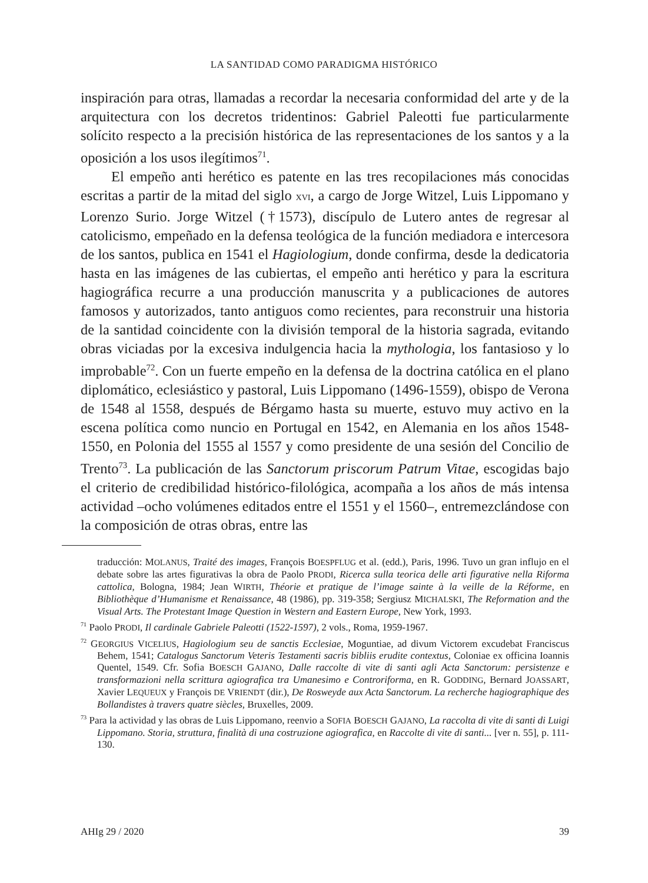LA SANTIDAD COMO PARADIGMA HISTÓRICO
inspiración para otras, llamadas a recordar la necesaria conformidad del arte y de la arquitectura con los decretos tridentinos: Gabriel Paleotti fue particularmente solícito respecto a la precisión histórica de las representaciones de los santos y a la oposición a los usos ilegítimos<sup>71</sup>.
El empeño anti herético es patente en las tres recopilaciones más conocidas escritas a partir de la mitad del siglo XVI, a cargo de Jorge Witzel, Luis Lippomano y Lorenzo Surio. Jorge Witzel (†1573), discípulo de Lutero antes de regresar al catolicismo, empeñado en la defensa teológica de la función mediadora e intercesora de los santos, publica en 1541 el Hagiologium, donde confirma, desde la dedicatoria hasta en las imágenes de las cubiertas, el empeño anti herético y para la escritura hagiográfica recurre a una producción manuscrita y a publicaciones de autores famosos y autorizados, tanto antiguos como recientes, para reconstruir una historia de la santidad coincidente con la división temporal de la historia sagrada, evitando obras viciadas por la excesiva indulgencia hacia la mythologia, los fantasioso y lo improbable<sup>72</sup>. Con un fuerte empeño en la defensa de la doctrina católica en el plano diplomático, eclesiástico y pastoral, Luis Lippomano (1496-1559), obispo de Verona de 1548 al 1558, después de Bérgamo hasta su muerte, estuvo muy activo en la escena política como nuncio en Portugal en 1542, en Alemania en los años 1548-1550, en Polonia del 1555 al 1557 y como presidente de una sesión del Concilio de Trento<sup>73</sup>. La publicación de las Sanctorum priscorum Patrum Vitae, escogidas bajo el criterio de credibilidad histórico-filológica, acompaña a los años de más intensa actividad –ocho volúmenes editados entre el 1551 y el 1560–, entremezclándose con la composición de otras obras, entre las
traducción: MOLANUS, Traité des images, François BOESPFLUG et al. (edd.), Paris, 1996. Tuvo un gran influjo en el debate sobre las artes figurativas la obra de Paolo PRODI, Ricerca sulla teorica delle arti figurative nella Riforma cattolica, Bologna, 1984; Jean WIRTH, Théorie et pratique de l’image sainte à la veille de la Réforme, en Bibliothèque d’Humanisme et Renaissance, 48 (1986), pp. 319-358; Sergiusz MICHALSKI, The Reformation and the Visual Arts. The Protestant Image Question in Western and Eastern Europe, New York, 1993.
<sup>71</sup> Paolo PRODI, Il cardinale Gabriele Paleotti (1522-1597), 2 vols., Roma, 1959-1967.
<sup>72</sup> GEORGIUS VICELIUS, Hagiologium seu de sanctis Ecclesiae, Moguntiae, ad divum Victorem excudebat Franciscus Behem, 1541; Catalogus Sanctorum Veteris Testamenti sacris bibliis erudite contextus, Coloniae ex officina Ioannis Quentel, 1549. Cfr. Sofia BOESCH GAJANO, Dalle raccolte di vite di santi agli Acta Sanctorum: persistenze e transformazioni nella scrittura agiografica tra Umanesimo e Controriforma, en R. GODDING, Bernard JOASSART, Xavier LEQUEUX y François DE VRIENDT (dir.), De Rosweyde aux Acta Sanctorum. La recherche hagiographique des Bollandistes à travers quatre siècles, Bruxelles, 2009.
<sup>73</sup> Para la actividad y las obras de Luis Lippomano, reenvio a SOFIA BOESCH GAJANO, La raccolta di vite di santi di Luigi Lippomano. Storia, struttura, finalità di una costruzione agiografica, en Raccolte di vite di santi... [ver n. 55], p. 111-130.
AHIg 29 / 2020 39